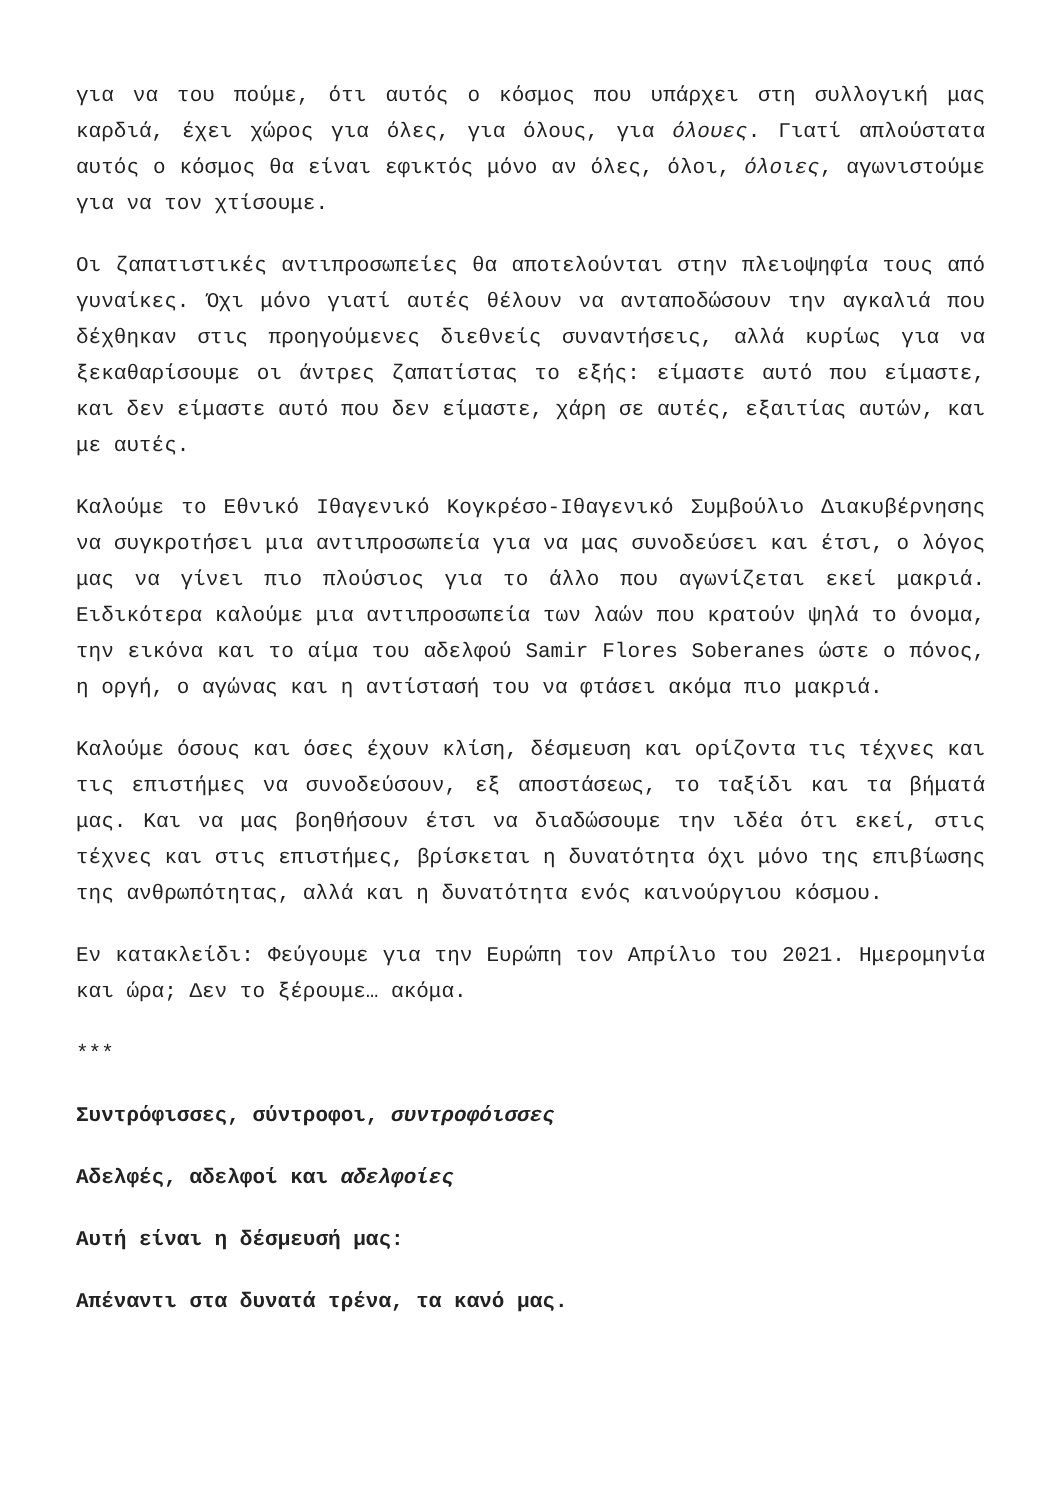για να του πούμε, ότι αυτός ο κόσμος που υπάρχει στη συλλογική μας καρδιά, έχει χώρος για όλες, για όλους, για όλουες. Γιατί απλούστατα αυτός ο κόσμος θα είναι εφικτός μόνο αν όλες, όλοι, όλοιες, αγωνιστούμε για να τον χτίσουμε.
Οι ζαπατιστικές αντιπροσωπείες θα αποτελούνται στην πλειοψηφία τους από γυναίκες. Όχι μόνο γιατί αυτές θέλουν να ανταποδώσουν την αγκαλιά που δέχθηκαν στις προηγούμενες διεθνείς συναντήσεις, αλλά κυρίως για να ξεκαθαρίσουμε οι άντρες ζαπατίστας το εξής: είμαστε αυτό που είμαστε, και δεν είμαστε αυτό που δεν είμαστε, χάρη σε αυτές, εξαιτίας αυτών, και με αυτές.
Καλούμε το Εθνικό Ιθαγενικό Κογκρέσο-Ιθαγενικό Συμβούλιο Διακυβέρνησης να συγκροτήσει μια αντιπροσωπεία για να μας συνοδεύσει και έτσι, ο λόγος μας να γίνει πιο πλούσιος για το άλλο που αγωνίζεται εκεί μακριά. Ειδικότερα καλούμε μια αντιπροσωπεία των λαών που κρατούν ψηλά το όνομα, την εικόνα και το αίμα του αδελφού Samir Flores Soberanes ώστε ο πόνος, η οργή, ο αγώνας και η αντίστασή του να φτάσει ακόμα πιο μακριά.
Καλούμε όσους και όσες έχουν κλίση, δέσμευση και ορίζοντα τις τέχνες και τις επιστήμες να συνοδεύσουν, εξ αποστάσεως, το ταξίδι και τα βήματά μας. Και να μας βοηθήσουν έτσι να διαδώσουμε την ιδέα ότι εκεί, στις τέχνες και στις επιστήμες, βρίσκεται η δυνατότητα όχι μόνο της επιβίωσης της ανθρωπότητας, αλλά και η δυνατότητα ενός καινούργιου κόσμου.
Εν κατακλείδι: Φεύγουμε για την Ευρώπη τον Απρίλιο του 2021. Ημερομηνία και ώρα; Δεν το ξέρουμε… ακόμα.
***
Συντρόφισσες, σύντροφοι, συντροφόισσες
Αδελφές, αδελφοί και αδελφοίες
Αυτή είναι η δέσμευσή μας:
Απέναντι στα δυνατά τρένα, τα κανό μας.